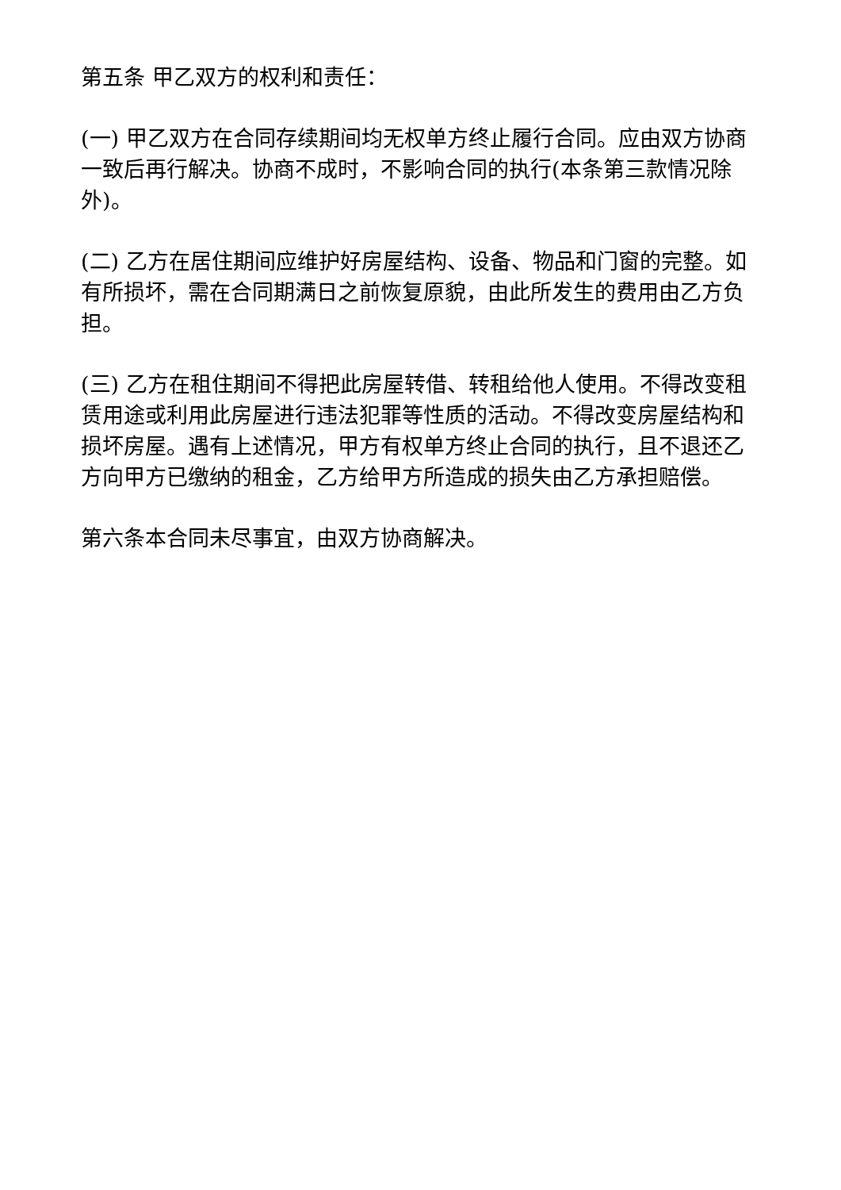第五条 甲乙双方的权利和责任：
(一) 甲乙双方在合同存续期间均无权单方终止履行合同。应由双方协商一致后再行解决。协商不成时，不影响合同的执行(本条第三款情况除外)。
(二) 乙方在居住期间应维护好房屋结构、设备、物品和门窗的完整。如有所损坏，需在合同期满日之前恢复原貌，由此所发生的费用由乙方负担。
(三) 乙方在租住期间不得把此房屋转借、转租给他人使用。不得改变租赁用途或利用此房屋进行违法犯罪等性质的活动。不得改变房屋结构和损坏房屋。遇有上述情况，甲方有权单方终止合同的执行，且不退还乙方向甲方已缴纳的租金，乙方给甲方所造成的损失由乙方承担赔偿。
第六条本合同未尽事宜，由双方协商解决。